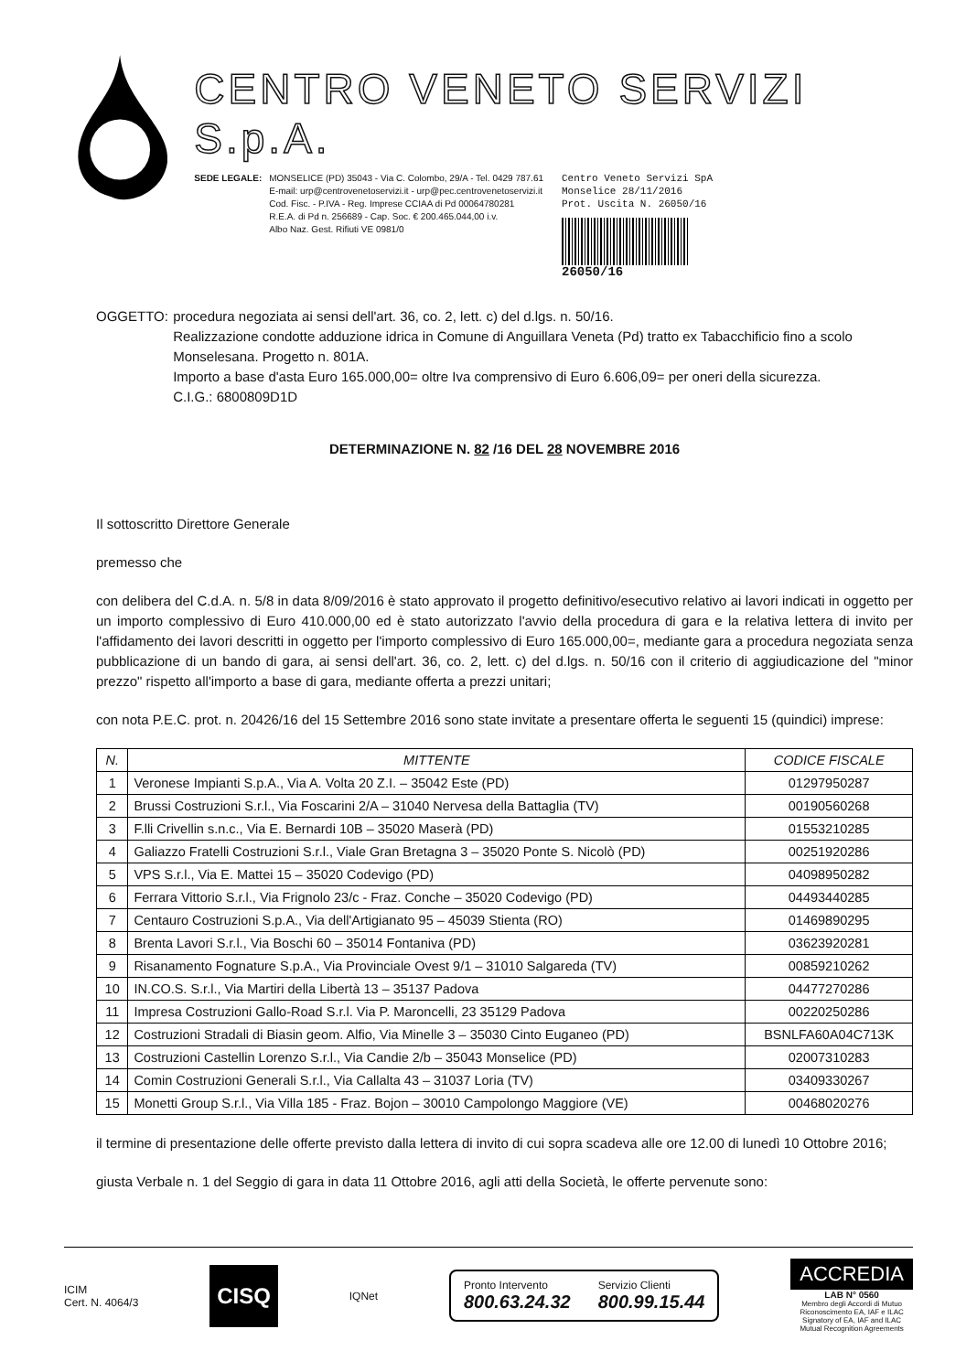CENTRO VENETO SERVIZI S.p.A.
SEDE LEGALE: MONSELICE (PD) 35043 - Via C. Colombo, 29/A - Tel. 0429 787.61
E-mail: urp@centrovenetoservizi.it - urp@pec.centrovenetoservizi.it
Cod. Fisc. - P.IVA - Reg. Imprese CCIAA di Pd 00064780281
R.E.A. di Pd n. 256689 - Cap. Soc. € 200.465.044,00 i.v.
Albo Naz. Gest. Rifiuti VE 0981/0
Centro Veneto Servizi SpA
Monselice 28/11/2016
Prot. Uscita N. 26050/16
26050/16
OGGETTO: procedura negoziata ai sensi dell'art. 36, co. 2, lett. c) del d.lgs. n. 50/16.
Realizzazione condotte adduzione idrica in Comune di Anguillara Veneta (Pd) tratto ex Tabacchificio fino a scolo Monselesana. Progetto n. 801A.
Importo a base d'asta Euro 165.000,00= oltre Iva comprensivo di Euro 6.606,09= per oneri della sicurezza.
C.I.G.: 6800809D1D
DETERMINAZIONE N. 82 /16 DEL 28 NOVEMBRE 2016
Il sottoscritto Direttore Generale
premesso che
con delibera del C.d.A. n. 5/8 in data 8/09/2016 è stato approvato il progetto definitivo/esecutivo relativo ai lavori indicati in oggetto per un importo complessivo di Euro 410.000,00 ed è stato autorizzato l'avvio della procedura di gara e la relativa lettera di invito per l'affidamento dei lavori descritti in oggetto per l'importo complessivo di Euro 165.000,00=, mediante gara a procedura negoziata senza pubblicazione di un bando di gara, ai sensi dell'art. 36, co. 2, lett. c) del d.lgs. n. 50/16 con il criterio di aggiudicazione del "minor prezzo" rispetto all'importo a base di gara, mediante offerta a prezzi unitari;
con nota P.E.C. prot. n. 20426/16 del 15 Settembre 2016 sono state invitate a presentare offerta le seguenti 15 (quindici) imprese:
| N. | MITTENTE | CODICE FISCALE |
| --- | --- | --- |
| 1 | Veronese Impianti S.p.A., Via A. Volta 20 Z.I. – 35042 Este (PD) | 01297950287 |
| 2 | Brussi Costruzioni S.r.l., Via Foscarini 2/A – 31040 Nervesa della Battaglia (TV) | 00190560268 |
| 3 | F.lli Crivellin s.n.c., Via E. Bernardi 10B – 35020 Maserà (PD) | 01553210285 |
| 4 | Galiazzo Fratelli Costruzioni S.r.l., Viale Gran Bretagna 3 – 35020 Ponte S. Nicolò (PD) | 00251920286 |
| 5 | VPS S.r.l., Via E. Mattei 15 – 35020 Codevigo (PD) | 04098950282 |
| 6 | Ferrara Vittorio S.r.l., Via Frignolo 23/c - Fraz. Conche – 35020 Codevigo (PD) | 04493440285 |
| 7 | Centauro Costruzioni S.p.A., Via dell'Artigianato 95 – 45039 Stienta (RO) | 01469890295 |
| 8 | Brenta Lavori S.r.l., Via Boschi 60 – 35014 Fontaniva (PD) | 03623920281 |
| 9 | Risanamento Fognature S.p.A., Via Provinciale Ovest 9/1 – 31010 Salgareda (TV) | 00859210262 |
| 10 | IN.CO.S. S.r.l., Via Martiri della Libertà 13 – 35137 Padova | 04477270286 |
| 11 | Impresa Costruzioni Gallo-Road S.r.l. Via P. Maroncelli, 23 35129 Padova | 00220250286 |
| 12 | Costruzioni Stradali di Biasin geom. Alfio, Via Minelle 3 – 35030 Cinto Euganeo (PD) | BSNLFA60A04C713K |
| 13 | Costruzioni Castellin Lorenzo S.r.l., Via Candie 2/b – 35043 Monselice (PD) | 02007310283 |
| 14 | Comin Costruzioni Generali S.r.l., Via Callalta 43 – 31037 Loria (TV) | 03409330267 |
| 15 | Monetti Group S.r.l., Via Villa 185 - Fraz. Bojon – 30010 Campolongo Maggiore (VE) | 00468020276 |
il termine di presentazione delle offerte previsto dalla lettera di invito di cui sopra scadeva alle ore 12.00 di lunedì 10 Ottobre 2016;
giusta Verbale n. 1 del Seggio di gara in data 11 Ottobre 2016, agli atti della Società, le offerte pervenute sono:
ICIM
Cert. N. 4064/3
CISQ
IQNet
Pronto Intervento
800.63.24.32
Servizio Clienti
800.99.15.44
ACCREDIA
LAB N° 0560
Membro degli Accordi di Mutuo
Riconoscimento EA, IAF e ILAC
Signatory of EA, IAF and ILAC
Mutual Recognition Agreements